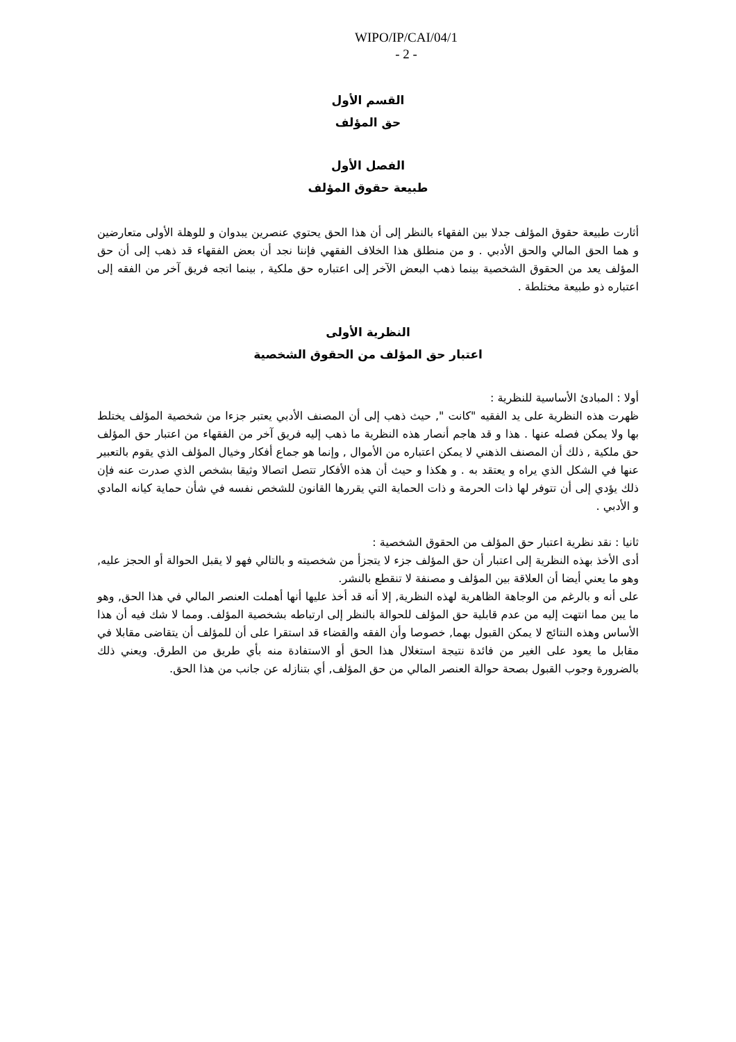WIPO/IP/CAI/04/1
- 2 -
القسم الأول
حق المؤلف
الفصل الأول
طبيعة حقوق المؤلف
أثارت طبيعة حقوق المؤلف جدلا بين الفقهاء بالنظر إلى أن هذا الحق يحتوي عنصرين يبدوان و للوهلة الأولى متعارضين و هما الحق المالي والحق الأدبي . و من منطلق هذا الخلاف الفقهي فإننا نجد أن بعض الفقهاء قد ذهب إلى أن حق المؤلف يعد من الحقوق الشخصية بينما ذهب البعض الآخر إلى اعتباره حق ملكية , بينما اتجه فريق آخر من الفقه إلى اعتباره ذو طبيعة مختلطة .
النظرية الأولى
اعتبار حق المؤلف من الحقوق الشخصية
أولا : المبادئ الأساسية للنظرية :
ظهرت هذه النظرية على يد الفقيه "كانت ", حيث ذهب إلى أن المصنف الأدبي يعتبر جزءا من شخصية المؤلف يختلط بها ولا يمكن فصله عنها . هذا و قد هاجم أنصار هذه النظرية ما ذهب إليه فريق آخر من الفقهاء من اعتبار حق المؤلف حق ملكية , ذلك أن المصنف الذهني لا يمكن اعتباره من الأموال , وإنما هو جماع أفكار وخيال المؤلف الذي يقوم بالتعبير عنها في الشكل الذي يراه و يعتقد به . و هكذا و حيث أن هذه الأفكار تتصل اتصالا وثيقا بشخص الذي صدرت عنه فإن ذلك يؤدي إلى أن تتوفر لها ذات الحرمة و ذات الحماية التي يقررها القانون للشخص نفسه في شأن حماية كيانه المادي و الأدبي .
ثانيا : نقد نظرية اعتبار حق المؤلف من الحقوق الشخصية :
أدى الأخذ بهذه النظرية إلى اعتبار أن حق المؤلف جزء لا يتجزأ من شخصيته و بالتالي فهو لا يقبل الحوالة أو الحجز عليه, وهو ما يعني أيضا أن العلاقة بين المؤلف و مصنفة لا تنقطع بالنشر.
على أنه و بالرغم من الوجاهة الظاهرية لهذه النظرية, إلا أنه قد أخذ عليها أنها أهملت العنصر المالي في هذا الحق, وهو ما يبن مما انتهت إليه من عدم قابلية حق المؤلف للحوالة بالنظر إلى ارتباطه بشخصية المؤلف. ومما لا شك فيه أن هذا الأساس وهذه النتائج لا يمكن القبول بهما, خصوصا وأن الفقه والقضاء قد استقرا على أن للمؤلف أن يتقاضى مقابلا في مقابل ما يعود على الغير من فائدة نتيجة استغلال هذا الحق أو الاستفادة منه بأي طريق من الطرق. ويعني ذلك بالضرورة وجوب القبول بصحة حوالة العنصر المالي من حق المؤلف, أي بتنازله عن جانب من هذا الحق.